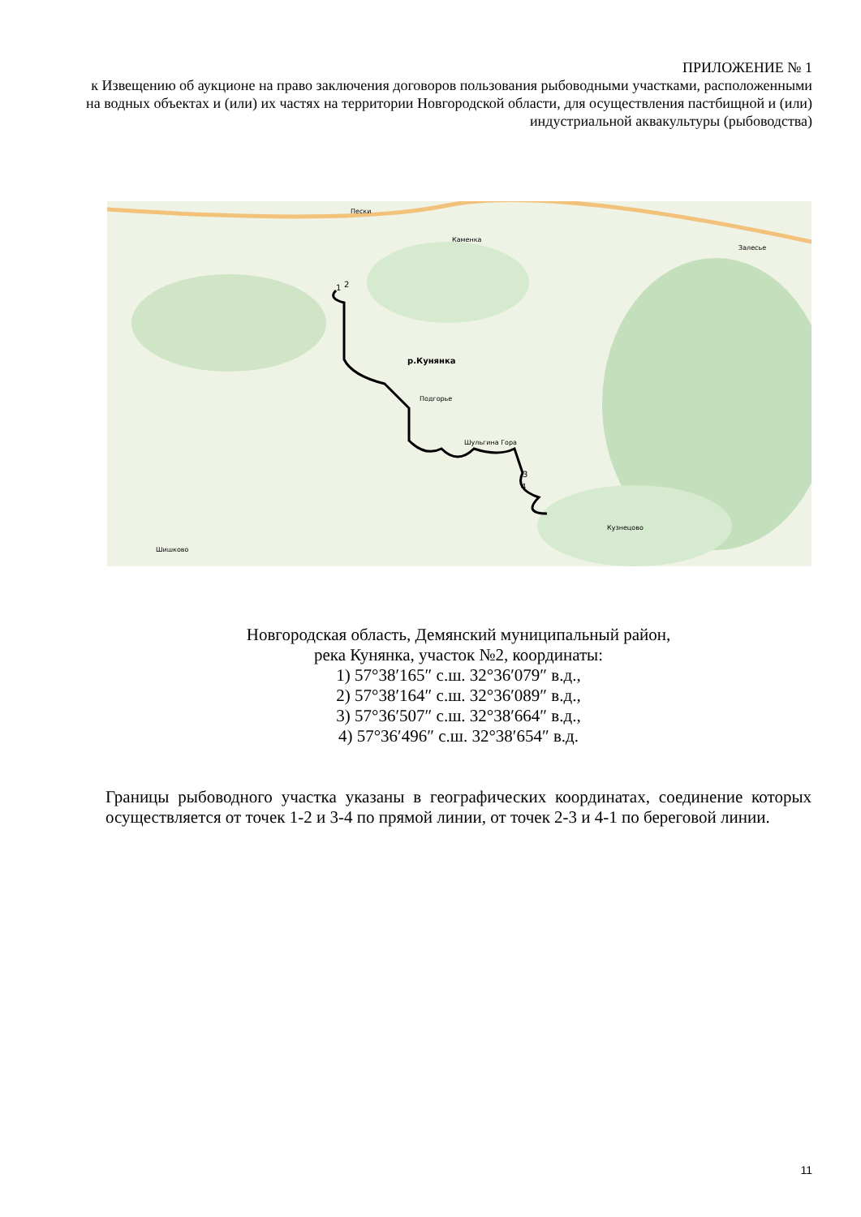ПРИЛОЖЕНИЕ № 1
к Извещению об аукционе на право заключения договоров пользования рыбоводными участками, расположенными на водных объектах и (или) их частях на территории Новгородской области, для осуществления пастбищной и (или) индустриальной аквакультуры (рыбоводства)
Пески
Каменка
Залесье
1
2
р.Кунянка
Подгорье
Шульгина Гора
3
4
Кузнецово
Шишково
Новгородская область, Демянский муниципальный район,
река Кунянка, участок №2, координаты:
1) 57°38′165″ с.ш. 32°36′079″ в.д.,
2) 57°38′164″ с.ш. 32°36′089″ в.д.,
3) 57°36′507″ с.ш. 32°38′664″ в.д.,
4) 57°36′496″ с.ш. 32°38′654″ в.д.
Границы рыбоводного участка указаны в географических координатах, соединение которых осуществляется от точек 1-2 и 3-4 по прямой линии, от точек 2-3 и 4-1 по береговой линии.
11